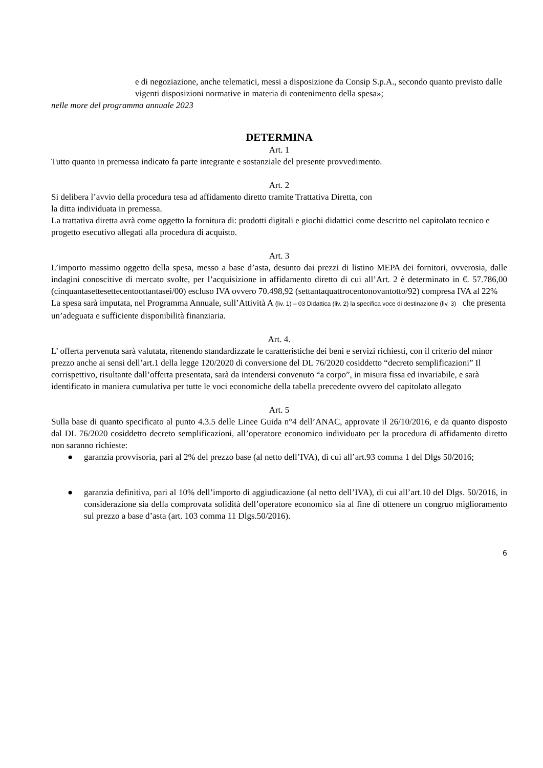e di negoziazione, anche telematici, messi a disposizione da Consip S.p.A., secondo quanto previsto dalle vigenti disposizioni normative in materia di contenimento della spesa»;
nelle more del programma annuale 2023
DETERMINA
Art. 1
Tutto quanto in premessa indicato fa parte integrante e sostanziale del presente provvedimento.
Art. 2
Si delibera l’avvio della procedura tesa ad affidamento diretto tramite Trattativa Diretta, con
la ditta individuata in premessa.
La trattativa diretta avrà come oggetto la fornitura di: prodotti digitali e giochi didattici come descritto nel capitolato tecnico e progetto esecutivo allegati alla procedura di acquisto.
Art. 3
L’importo massimo oggetto della spesa, messo a base d’asta, desunto dai prezzi di listino MEPA dei fornitori, ovverosia, dalle indagini conoscitive di mercato svolte, per l’acquisizione in affidamento diretto di cui all’Art. 2 è determinato in €. 57.786,00 (cinquantasettesettecentoottantasei/00) escluso IVA ovvero 70.498,92 (settantaquattrocentonovantotto/92) compresa IVA al 22%
La spesa sarà imputata, nel Programma Annuale, sull’Attività A (liv. 1) – 03 Didattica (liv. 2) la specifica voce di destinazione (liv. 3) che presenta un’adeguata e sufficiente disponibilità finanziaria.
Art. 4.
L’ offerta pervenuta sarà valutata, ritenendo standardizzate le caratteristiche dei beni e servizi richiesti, con il criterio del minor prezzo anche ai sensi dell’art.1 della legge 120/2020 di conversione del DL 76/2020 cosiddetto “decreto semplificazioni” Il corrispettivo, risultante dall’offerta presentata, sarà da intendersi convenuto “a corpo”, in misura fissa ed invariabile, e sarà identificato in maniera cumulativa per tutte le voci economiche della tabella precedente ovvero del capitolato allegato
Art. 5
Sulla base di quanto specificato al punto 4.3.5 delle Linee Guida n°4 dell’ANAC, approvate il 26/10/2016, e da quanto disposto dal DL 76/2020 cosiddetto decreto semplificazioni, all’operatore economico individuato per la procedura di affidamento diretto non saranno richieste:
● garanzia provvisoria, pari al 2% del prezzo base (al netto dell’IVA), di cui all’art.93 comma 1 del Dlgs 50/2016;
● garanzia definitiva, pari al 10% dell’importo di aggiudicazione (al netto dell’IVA), di cui all’art.10 del Dlgs. 50/2016, in considerazione sia della comprovata solidità dell’operatore economico sia al fine di ottenere un congruo miglioramento sul prezzo a base d’asta (art. 103 comma 11 Dlgs.50/2016).
6